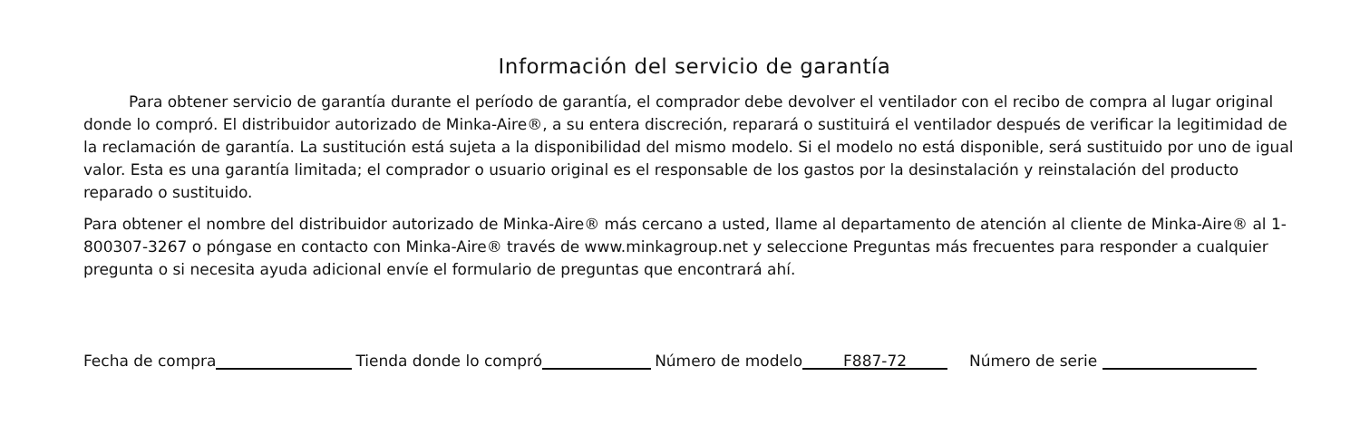Información del servicio de garantía
Para obtener servicio de garantía durante el período de garantía, el comprador debe devolver el ventilador con el recibo de compra al lugar original donde lo compró. El distribuidor autorizado de Minka-Aire®, a su entera discreción, reparará o sustituirá el ventilador después de verificar la legitimidad de la reclamación de garantía. La sustitución está sujeta a la disponibilidad del mismo modelo. Si el modelo no está disponible, será sustituido por uno de igual valor. Esta es una garantía limitada; el comprador o usuario original es el responsable de los gastos por la desinstalación y reinstalación del producto reparado o sustituido.
Para obtener el nombre del distribuidor autorizado de Minka-Aire® más cercano a usted, llame al departamento de atención al cliente de Minka-Aire® al 1-800307-3267 o póngase en contacto con Minka-Aire® través de www.minkagroup.net y seleccione Preguntas más frecuentes para responder a cualquier pregunta o si necesita ayuda adicional envíe el formulario de preguntas que encontrará ahí.
Fecha de compra Tienda donde lo compró Número de modelo F887-72 Número de serie